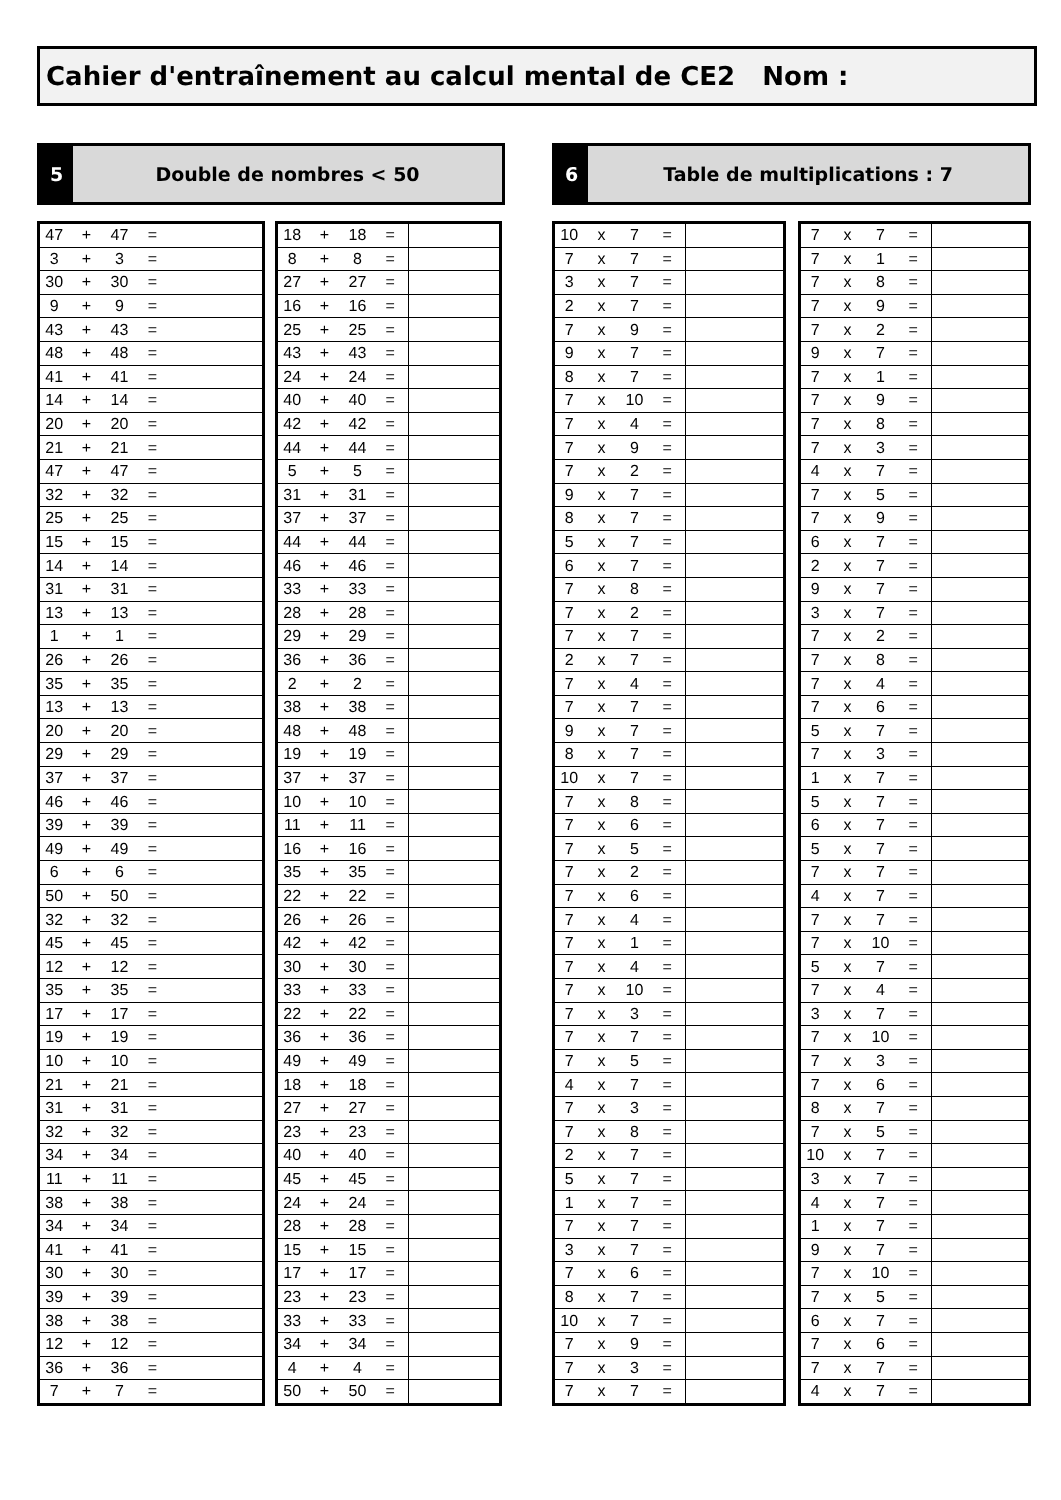Cahier d'entraînement au calcul mental de CE2 Nom :
5
Double de nombres < 50
6
Table de multiplications : 7
| 47 | + | 47 | = | |
| 3 | + | 3 | = | |
| 30 | + | 30 | = | |
| 9 | + | 9 | = | |
| 43 | + | 43 | = | |
| 48 | + | 48 | = | |
| 41 | + | 41 | = | |
| 14 | + | 14 | = | |
| 20 | + | 20 | = | |
| 21 | + | 21 | = | |
| 47 | + | 47 | = | |
| 32 | + | 32 | = | |
| 25 | + | 25 | = | |
| 15 | + | 15 | = | |
| 14 | + | 14 | = | |
| 31 | + | 31 | = | |
| 13 | + | 13 | = | |
| 1 | + | 1 | = | |
| 26 | + | 26 | = | |
| 35 | + | 35 | = | |
| 13 | + | 13 | = | |
| 20 | + | 20 | = | |
| 29 | + | 29 | = | |
| 37 | + | 37 | = | |
| 46 | + | 46 | = | |
| 39 | + | 39 | = | |
| 49 | + | 49 | = | |
| 6 | + | 6 | = | |
| 50 | + | 50 | = | |
| 32 | + | 32 | = | |
| 45 | + | 45 | = | |
| 12 | + | 12 | = | |
| 35 | + | 35 | = | |
| 17 | + | 17 | = | |
| 19 | + | 19 | = | |
| 10 | + | 10 | = | |
| 21 | + | 21 | = | |
| 31 | + | 31 | = | |
| 32 | + | 32 | = | |
| 34 | + | 34 | = | |
| 11 | + | 11 | = | |
| 38 | + | 38 | = | |
| 34 | + | 34 | = | |
| 41 | + | 41 | = | |
| 30 | + | 30 | = | |
| 39 | + | 39 | = | |
| 38 | + | 38 | = | |
| 12 | + | 12 | = | |
| 36 | + | 36 | = | |
| 7 | + | 7 | = | |
| 18 | + | 18 | = | |
| 8 | + | 8 | = | |
| 27 | + | 27 | = | |
| 16 | + | 16 | = | |
| 25 | + | 25 | = | |
| 43 | + | 43 | = | |
| 24 | + | 24 | = | |
| 40 | + | 40 | = | |
| 42 | + | 42 | = | |
| 44 | + | 44 | = | |
| 5 | + | 5 | = | |
| 31 | + | 31 | = | |
| 37 | + | 37 | = | |
| 44 | + | 44 | = | |
| 46 | + | 46 | = | |
| 33 | + | 33 | = | |
| 28 | + | 28 | = | |
| 29 | + | 29 | = | |
| 36 | + | 36 | = | |
| 2 | + | 2 | = | |
| 38 | + | 38 | = | |
| 48 | + | 48 | = | |
| 19 | + | 19 | = | |
| 37 | + | 37 | = | |
| 10 | + | 10 | = | |
| 11 | + | 11 | = | |
| 16 | + | 16 | = | |
| 35 | + | 35 | = | |
| 22 | + | 22 | = | |
| 26 | + | 26 | = | |
| 42 | + | 42 | = | |
| 30 | + | 30 | = | |
| 33 | + | 33 | = | |
| 22 | + | 22 | = | |
| 36 | + | 36 | = | |
| 49 | + | 49 | = | |
| 18 | + | 18 | = | |
| 27 | + | 27 | = | |
| 23 | + | 23 | = | |
| 40 | + | 40 | = | |
| 45 | + | 45 | = | |
| 24 | + | 24 | = | |
| 28 | + | 28 | = | |
| 15 | + | 15 | = | |
| 17 | + | 17 | = | |
| 23 | + | 23 | = | |
| 33 | + | 33 | = | |
| 34 | + | 34 | = | |
| 4 | + | 4 | = | |
| 50 | + | 50 | = | |
| 10 | x | 7 | = | |
| 7 | x | 7 | = | |
| 3 | x | 7 | = | |
| 2 | x | 7 | = | |
| 7 | x | 9 | = | |
| 9 | x | 7 | = | |
| 8 | x | 7 | = | |
| 7 | x | 10 | = | |
| 7 | x | 4 | = | |
| 7 | x | 9 | = | |
| 7 | x | 2 | = | |
| 9 | x | 7 | = | |
| 8 | x | 7 | = | |
| 5 | x | 7 | = | |
| 6 | x | 7 | = | |
| 7 | x | 8 | = | |
| 7 | x | 2 | = | |
| 7 | x | 7 | = | |
| 2 | x | 7 | = | |
| 7 | x | 4 | = | |
| 7 | x | 7 | = | |
| 9 | x | 7 | = | |
| 8 | x | 7 | = | |
| 10 | x | 7 | = | |
| 7 | x | 8 | = | |
| 7 | x | 6 | = | |
| 7 | x | 5 | = | |
| 7 | x | 2 | = | |
| 7 | x | 6 | = | |
| 7 | x | 4 | = | |
| 7 | x | 1 | = | |
| 7 | x | 4 | = | |
| 7 | x | 10 | = | |
| 7 | x | 3 | = | |
| 7 | x | 7 | = | |
| 7 | x | 5 | = | |
| 4 | x | 7 | = | |
| 7 | x | 3 | = | |
| 7 | x | 8 | = | |
| 2 | x | 7 | = | |
| 5 | x | 7 | = | |
| 1 | x | 7 | = | |
| 7 | x | 7 | = | |
| 3 | x | 7 | = | |
| 7 | x | 6 | = | |
| 8 | x | 7 | = | |
| 10 | x | 7 | = | |
| 7 | x | 9 | = | |
| 7 | x | 3 | = | |
| 7 | x | 7 | = | |
| 7 | x | 7 | = | |
| 7 | x | 1 | = | |
| 7 | x | 8 | = | |
| 7 | x | 9 | = | |
| 7 | x | 2 | = | |
| 9 | x | 7 | = | |
| 7 | x | 1 | = | |
| 7 | x | 9 | = | |
| 7 | x | 8 | = | |
| 7 | x | 3 | = | |
| 4 | x | 7 | = | |
| 7 | x | 5 | = | |
| 7 | x | 9 | = | |
| 6 | x | 7 | = | |
| 2 | x | 7 | = | |
| 9 | x | 7 | = | |
| 3 | x | 7 | = | |
| 7 | x | 2 | = | |
| 7 | x | 8 | = | |
| 7 | x | 4 | = | |
| 7 | x | 6 | = | |
| 5 | x | 7 | = | |
| 7 | x | 3 | = | |
| 1 | x | 7 | = | |
| 5 | x | 7 | = | |
| 6 | x | 7 | = | |
| 5 | x | 7 | = | |
| 7 | x | 7 | = | |
| 4 | x | 7 | = | |
| 7 | x | 7 | = | |
| 7 | x | 10 | = | |
| 5 | x | 7 | = | |
| 7 | x | 4 | = | |
| 3 | x | 7 | = | |
| 7 | x | 10 | = | |
| 7 | x | 3 | = | |
| 7 | x | 6 | = | |
| 8 | x | 7 | = | |
| 7 | x | 5 | = | |
| 10 | x | 7 | = | |
| 3 | x | 7 | = | |
| 4 | x | 7 | = | |
| 1 | x | 7 | = | |
| 9 | x | 7 | = | |
| 7 | x | 10 | = | |
| 7 | x | 5 | = | |
| 6 | x | 7 | = | |
| 7 | x | 6 | = | |
| 7 | x | 7 | = | |
| 4 | x | 7 | = | |